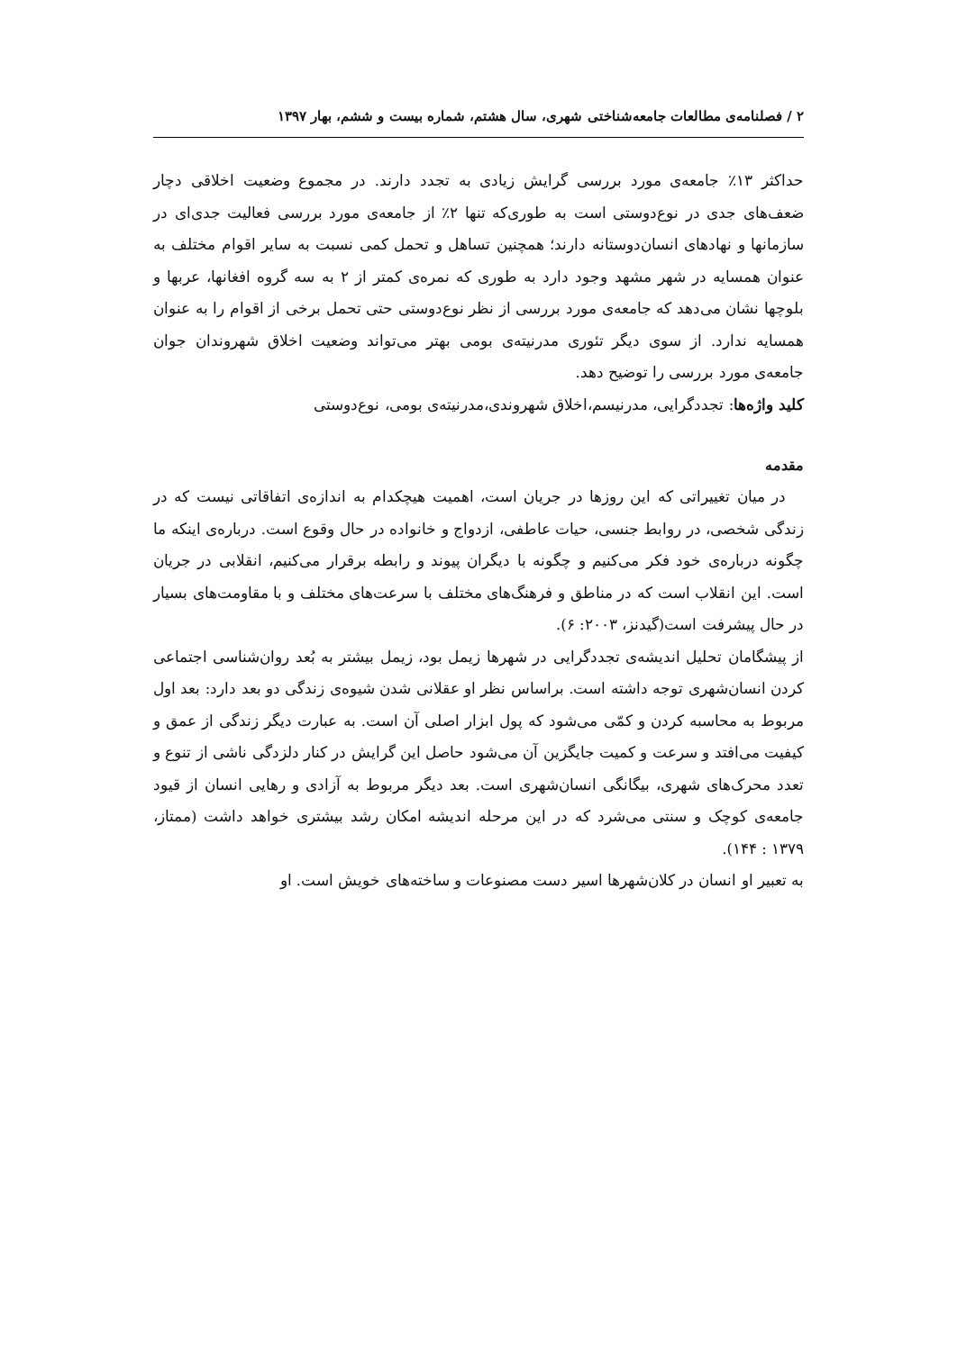۲ / فصلنامه‌ی مطالعات جامعه‌شناختی شهری، سال هشتم، شماره بیست و ششم، بهار ۱۳۹۷
حداکثر ۱۳٪ جامعه‌ی مورد بررسی گرایش زیادی به تجدد دارند. در مجموع وضعیت اخلاقی دچار ضعف‌های جدی در نوع‌دوستی است به طوری‌که تنها ۲٪ از جامعه‌ی مورد بررسی فعالیت جدی‌ای در سازمانها و نهادهای انسان‌دوستانه دارند؛ همچنین تساهل و تحمل کمی نسبت به سایر اقوام مختلف به عنوان همسایه در شهر مشهد وجود دارد به طوری که نمره‌ی کمتر از ۲ به سه گروه افغانها، عربها و بلوچها نشان می‌دهد که جامعه‌ی مورد بررسی از نظر نوع‌دوستی حتی تحمل برخی از اقوام را به عنوان همسایه ندارد. از سوی دیگر تئوری مدرنیته‌ی بومی بهتر می‌تواند وضعیت اخلاق شهروندان جوان جامعه‌ی مورد بررسی را توضیح دهد.
کلید واژه‌ها: تجددگرایی، مدرنیسم،اخلاق شهروندی،مدرنیته‌ی بومی، نوع‌دوستی
مقدمه
در میان تغییراتی که این روزها در جریان است، اهمیت هیچکدام به اندازه‌ی اتفاقاتی نیست که در زندگی شخصی، در روابط جنسی، حیات عاطفی، ازدواج و خانواده در حال وقوع است. درباره‌ی اینکه ما چگونه درباره‌ی خود فکر می‌کنیم و چگونه با دیگران پیوند و رابطه برقرار می‌کنیم، انقلابی در جریان است. این انقلاب است که در مناطق و فرهنگ‌های مختلف با سرعت‌های مختلف و با مقاومت‌های بسیار در حال پیشرفت است(گیدنز، ۲۰۰۳: ۶).
از پیشگامان تحلیل اندیشه‌ی تجددگرایی در شهرها زیمل بود، زیمل بیشتر به بُعد روان‌شناسی اجتماعی کردن انسان‌شهری توجه داشته است. براساس نظر او عقلانی شدن شیوه‌ی زندگی دو بعد دارد: بعد اول مربوط به محاسبه کردن و کمّی می‌شود که پول ابزار اصلی آن است. به عبارت دیگر زندگی از عمق و کیفیت می‌افتد و سرعت و کمیت جایگزین آن می‌شود حاصل این گرایش در کنار دلزدگی ناشی از تنوع و تعدد محرک‌های شهری، بیگانگی انسان‌شهری است. بعد دیگر مربوط به آزادی و رهایی انسان از قیود جامعه‌ی کوچک و سنتی می‌شرد که در این مرحله اندیشه امکان رشد بیشتری خواهد داشت (ممتاز، ۱۳۷۹ : ۱۴۴).
به تعبیر او انسان در کلان‌شهرها اسیر دست مصنوعات و ساخته‌های خویش است. او